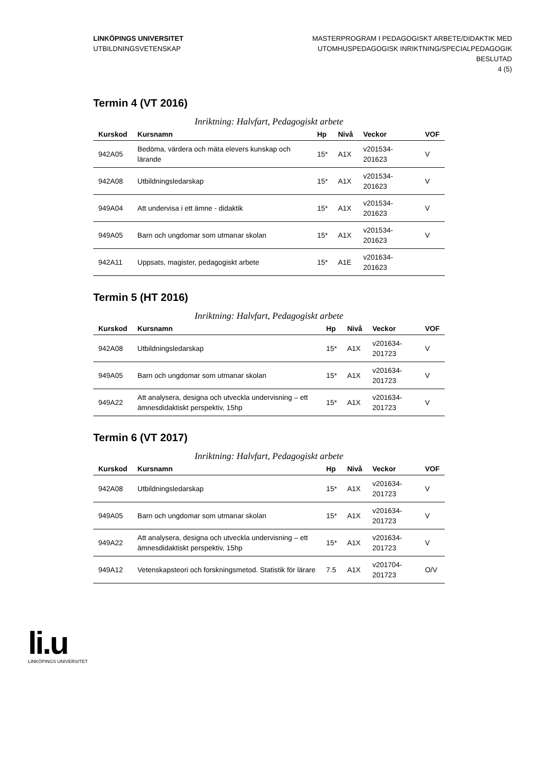LINKÖPINGS UNIVERSITET
UTBILDNINGSVETENSKAP
MASTERPROGRAM I PEDAGOGISKT ARBETE/DIDAKTIK MED
UTOMHUSPEDAGOGISK INRIKTNING/SPECIALPEDAGOGIK
BESLUTAD
4 (5)
Termin 4 (VT 2016)
Inriktning: Halvfart, Pedagogiskt arbete
| Kurskod | Kursnamn | Hp | Nivå | Veckor | VOF |
| --- | --- | --- | --- | --- | --- |
| 942A05 | Bedöma, värdera och mäta elevers kunskap och lärande | 15* | A1X | v201534-201623 | V |
| 942A08 | Utbildningsledarskap | 15* | A1X | v201534-201623 | V |
| 949A04 | Att undervisa i ett ämne - didaktik | 15* | A1X | v201534-201623 | V |
| 949A05 | Barn och ungdomar som utmanar skolan | 15* | A1X | v201534-201623 | V |
| 942A11 | Uppsats, magister, pedagogiskt arbete | 15* | A1E | v201634-201623 | |
Termin 5 (HT 2016)
Inriktning: Halvfart, Pedagogiskt arbete
| Kurskod | Kursnamn | Hp | Nivå | Veckor | VOF |
| --- | --- | --- | --- | --- | --- |
| 942A08 | Utbildningsledarskap | 15* | A1X | v201634-201723 | V |
| 949A05 | Barn och ungdomar som utmanar skolan | 15* | A1X | v201634-201723 | V |
| 949A22 | Att analysera, designa och utveckla undervisning – ett ämnesdidaktiskt perspektiv, 15hp | 15* | A1X | v201634-201723 | V |
Termin 6 (VT 2017)
Inriktning: Halvfart, Pedagogiskt arbete
| Kurskod | Kursnamn | Hp | Nivå | Veckor | VOF |
| --- | --- | --- | --- | --- | --- |
| 942A08 | Utbildningsledarskap | 15* | A1X | v201634-201723 | V |
| 949A05 | Barn och ungdomar som utmanar skolan | 15* | A1X | v201634-201723 | V |
| 949A22 | Att analysera, designa och utveckla undervisning – ett ämnesdidaktiskt perspektiv, 15hp | 15* | A1X | v201634-201723 | V |
| 949A12 | Vetenskapsteori och forskningsmetod. Statistik för lärare | 7.5 | A1X | v201704-201723 | O/V |
li.u
LINKÖPINGS UNIVERSITET